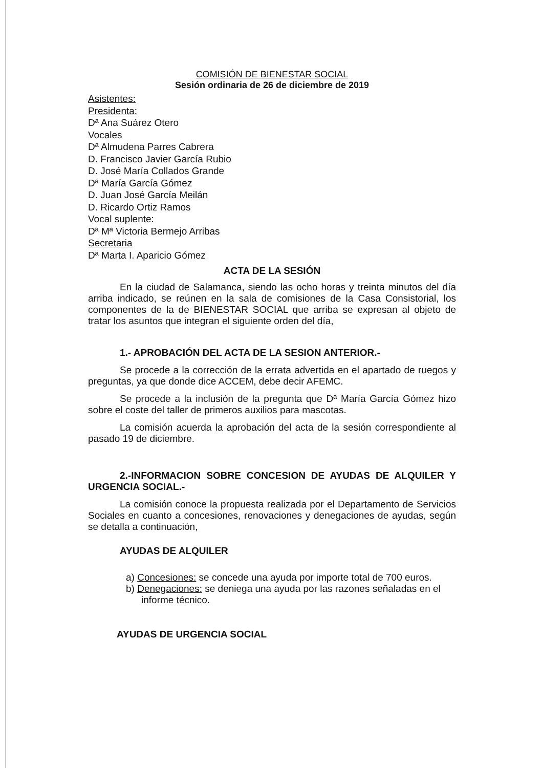COMISIÓN DE BIENESTAR SOCIAL
Sesión ordinaria de 26 de diciembre de 2019
Asistentes:
Presidenta:
Dª Ana Suárez Otero
Vocales
Dª Almudena Parres Cabrera
D. Francisco Javier García Rubio
D. José María Collados Grande
Dª María García Gómez
D. Juan José García Meilán
D. Ricardo Ortiz Ramos
Vocal suplente:
Dª Mª Victoria Bermejo Arribas
Secretaria
Dª Marta I. Aparicio Gómez
ACTA DE LA SESIÓN
En la ciudad de Salamanca, siendo las ocho horas y treinta minutos del día arriba indicado, se reúnen en la sala de comisiones de la Casa Consistorial, los componentes de la de BIENESTAR SOCIAL que arriba se expresan al objeto de tratar los asuntos que integran el siguiente orden del día,
1.- APROBACIÓN DEL ACTA DE LA SESION ANTERIOR.-
Se procede a la corrección de la errata advertida en el apartado de ruegos y preguntas, ya que donde dice ACCEM, debe decir AFEMC.
Se procede a la inclusión de la pregunta que Dª María García Gómez hizo sobre el coste del taller de primeros auxilios para mascotas.
La comisión acuerda la aprobación del acta de la sesión correspondiente al pasado 19 de diciembre.
2.-INFORMACION SOBRE CONCESION DE AYUDAS DE ALQUILER Y URGENCIA SOCIAL.-
La comisión conoce la propuesta realizada por el Departamento de Servicios Sociales en cuanto a concesiones, renovaciones y denegaciones de ayudas, según se detalla a continuación,
AYUDAS DE ALQUILER
a) Concesiones: se concede una ayuda por importe total de 700 euros.
b) Denegaciones: se deniega una ayuda por las razones señaladas en el informe técnico.
AYUDAS DE URGENCIA SOCIAL